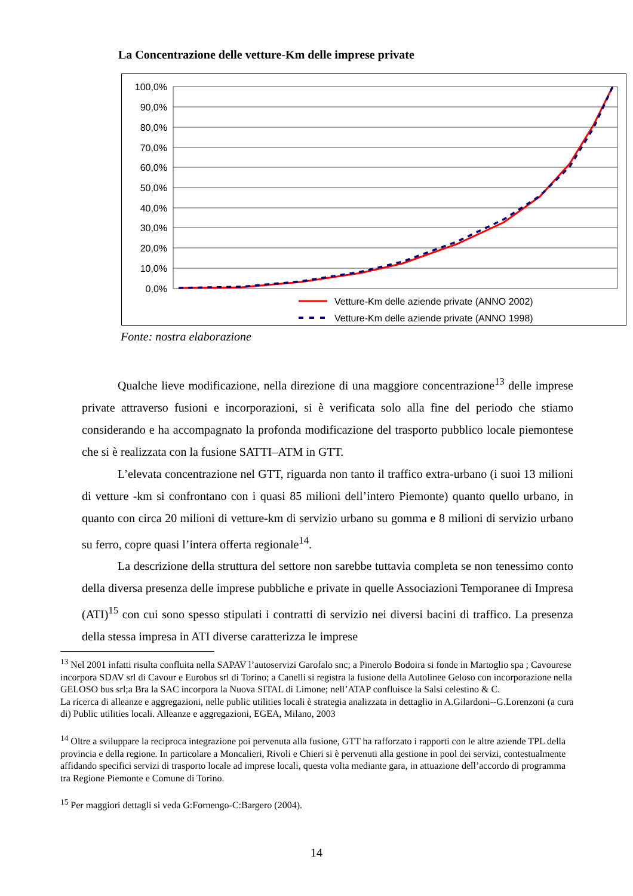La Concentrazione delle vetture-Km delle imprese private
100,0%
90,0%
80,0%
70,0%
60,0%
50,0%
40,0%
30,0%
20,0%
10,0%
0,0%
Vetture-Km delle aziende private (ANNO 2002)
Vetture-Km delle aziende private (ANNO 1998)
Fonte: nostra elaborazione
Qualche lieve modificazione, nella direzione di una maggiore concentrazione<sup>13</sup> delle imprese private attraverso fusioni e incorporazioni, si è verificata solo alla fine del periodo che stiamo considerando e ha accompagnato la profonda modificazione del trasporto pubblico locale piemontese che si è realizzata con la fusione SATTI–ATM in GTT.
L’elevata concentrazione nel GTT, riguarda non tanto il traffico extra-urbano (i suoi 13 milioni di vetture -km si confrontano con i quasi 85 milioni dell’intero Piemonte) quanto quello urbano, in quanto con circa 20 milioni di vetture-km di servizio urbano su gomma e 8 milioni di servizio urbano su ferro, copre quasi l’intera offerta regionale<sup>14</sup>.
La descrizione della struttura del settore non sarebbe tuttavia completa se non tenessimo conto della diversa presenza delle imprese pubbliche e private in quelle Associazioni Temporanee di Impresa (ATI)<sup>15</sup> con cui sono spesso stipulati i contratti di servizio nei diversi bacini di traffico. La presenza della stessa impresa in ATI diverse caratterizza le imprese
<sup>13</sup> Nel 2001 infatti risulta confluita nella SAPAV l’autoservizi Garofalo snc; a Pinerolo Bodoira si fonde in Martoglio spa ; Cavourese incorpora SDAV srl di Cavour e Eurobus srl di Torino; a Canelli si registra la fusione della Autolinee Geloso con incorporazione nella GELOSO bus srl;a Bra la SAC incorpora la Nuova SITAL di Limone; nell’ATAP confluisce la Salsi celestino & C.
La ricerca di alleanze e aggregazioni, nelle public utilities locali è strategia analizzata in dettaglio in A.Gilardoni--G.Lorenzoni (a cura di) Public utilities locali. Alleanze e aggregazioni, EGEA, Milano, 2003
<sup>14</sup> Oltre a sviluppare la reciproca integrazione poi pervenuta alla fusione, GTT ha rafforzato i rapporti con le altre aziende TPL della provincia e della regione. In particolare a Moncalieri, Rivoli e Chieri si è pervenuti alla gestione in pool dei servizi, contestualmente affidando specifici servizi di trasporto locale ad imprese locali, questa volta mediante gara, in attuazione dell’accordo di programma tra Regione Piemonte e Comune di Torino.
<sup>15</sup> Per maggiori dettagli si veda G:Fornengo-C:Bargero (2004).
14